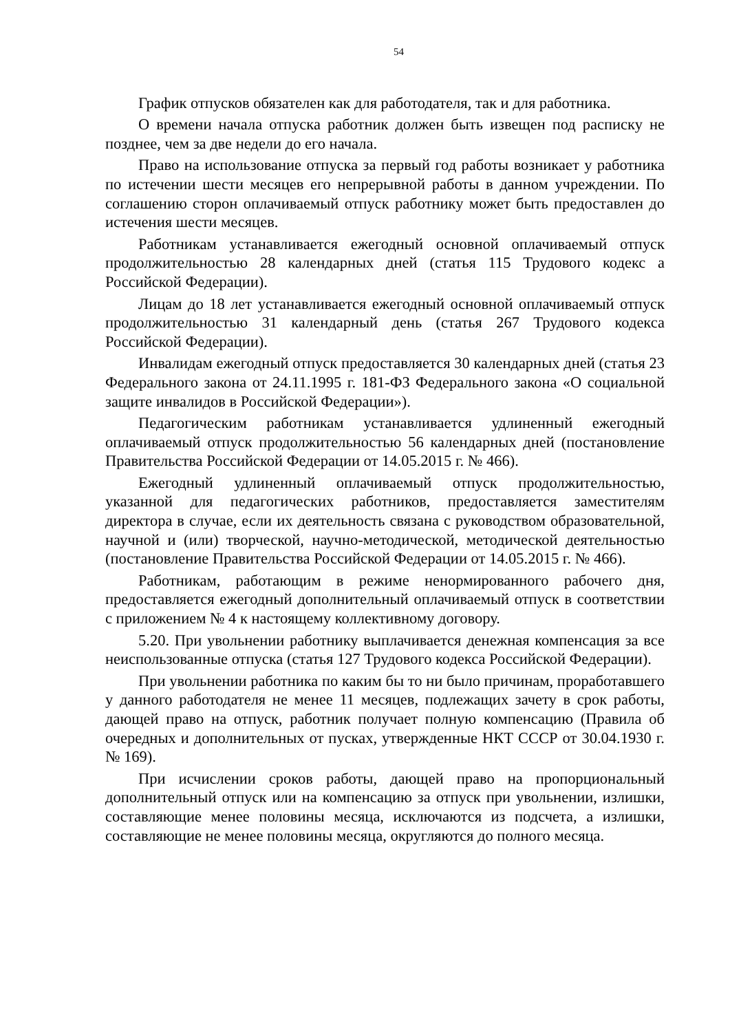54
График отпусков обязателен как для работодателя, так и для работника.
О времени начала отпуска работник должен быть извещен под расписку не позднее, чем за две недели до его начала.
Право на использование отпуска за первый год работы возникает у работника по истечении шести месяцев его непрерывной работы в данном учреждении. По соглашению сторон оплачиваемый отпуск работнику может быть предоставлен до истечения шести месяцев.
Работникам устанавливается ежегодный основной оплачиваемый отпуск продолжительностью 28 календарных дней (статья 115 Трудового кодекс а Российской Федерации).
Лицам до 18 лет устанавливается ежегодный основной оплачиваемый отпуск продолжительностью 31 календарный день (статья 267 Трудового кодекса Российской Федерации).
Инвалидам ежегодный отпуск предоставляется 30 календарных дней (статья 23 Федерального закона от 24.11.1995 г. 181-ФЗ Федерального закона «О социальной защите инвалидов в Российской Федерации»).
Педагогическим работникам устанавливается удлиненный ежегодный оплачиваемый отпуск продолжительностью 56 календарных дней (постановление Правительства Российской Федерации от 14.05.2015 г. № 466).
Ежегодный удлиненный оплачиваемый отпуск продолжительностью, указанной для педагогических работников, предоставляется заместителям директора в случае, если их деятельность связана с руководством образовательной, научной и (или) творческой, научно-методической, методической деятельностью (постановление Правительства Российской Федерации от 14.05.2015 г. № 466).
Работникам, работающим в режиме ненормированного рабочего дня, предоставляется ежегодный дополнительный оплачиваемый отпуск в соответствии с приложением № 4 к настоящему коллективному договору.
5.20. При увольнении работнику выплачивается денежная компенсация за все неиспользованные отпуска (статья 127 Трудового кодекса Российской Федерации).
При увольнении работника по каким бы то ни было причинам, проработавшего у данного работодателя не менее 11 месяцев, подлежащих зачету в срок работы, дающей право на отпуск, работник получает полную компенсацию (Правила об очередных и дополнительных от пусках, утвержденные НКТ СССР от 30.04.1930 г. № 169).
При исчислении сроков работы, дающей право на пропорциональный дополнительный отпуск или на компенсацию за отпуск при увольнении, излишки, составляющие менее половины месяца, исключаются из подсчета, а излишки, составляющие не менее половины месяца, округляются до полного месяца.